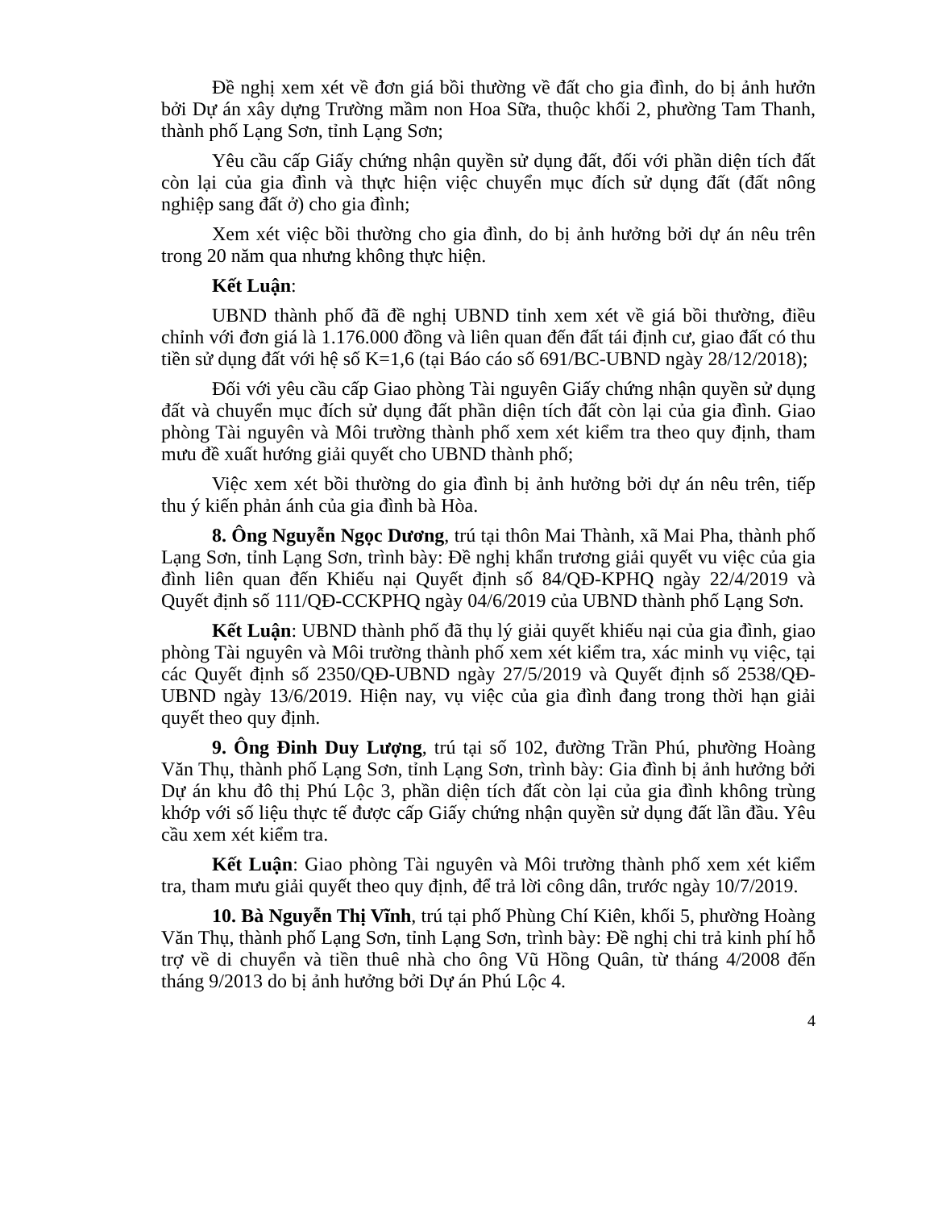Đề nghị xem xét về đơn giá bồi thường về đất cho gia đình, do bị ảnh hưởn bởi Dự án xây dựng Trường mầm non Hoa Sữa, thuộc khối 2, phường Tam Thanh, thành phố Lạng Sơn, tỉnh Lạng Sơn;
Yêu cầu cấp Giấy chứng nhận quyền sử dụng đất, đối với phần diện tích đất còn lại của gia đình và thực hiện việc chuyển mục đích sử dụng đất (đất nông nghiệp sang đất ở) cho gia đình;
Xem xét việc bồi thường cho gia đình, do bị ảnh hưởng bởi dự án nêu trên trong 20 năm qua nhưng không thực hiện.
Kết Luận:
UBND thành phố đã đề nghị UBND tỉnh xem xét về giá bồi thường, điều chỉnh với đơn giá là 1.176.000 đồng và liên quan đến đất tái định cư, giao đất có thu tiền sử dụng đất với hệ số K=1,6 (tại Báo cáo số 691/BC-UBND ngày 28/12/2018);
Đối với yêu cầu cấp Giao phòng Tài nguyên Giấy chứng nhận quyền sử dụng đất và chuyển mục đích sử dụng đất phần diện tích đất còn lại của gia đình. Giao phòng Tài nguyên và Môi trường thành phố xem xét kiểm tra theo quy định, tham mưu đề xuất hướng giải quyết cho UBND thành phố;
Việc xem xét bồi thường do gia đình bị ảnh hưởng bởi dự án nêu trên, tiếp thu ý kiến phản ánh của gia đình bà Hòa.
8. Ông Nguyễn Ngọc Dương, trú tại thôn Mai Thành, xã Mai Pha, thành phố Lạng Sơn, tỉnh Lạng Sơn, trình bày: Đề nghị khẩn trương giải quyết vu việc của gia đình liên quan đến Khiếu nại Quyết định số 84/QĐ-KPHQ ngày 22/4/2019 và Quyết định số 111/QĐ-CCKPHQ ngày 04/6/2019 của UBND thành phố Lạng Sơn.
Kết Luận: UBND thành phố đã thụ lý giải quyết khiếu nại của gia đình, giao phòng Tài nguyên và Môi trường thành phố xem xét kiểm tra, xác minh vụ việc, tại các Quyết định số 2350/QĐ-UBND ngày 27/5/2019 và Quyết định số 2538/QĐ-UBND ngày 13/6/2019. Hiện nay, vụ việc của gia đình đang trong thời hạn giải quyết theo quy định.
9. Ông Đinh Duy Lượng, trú tại số 102, đường Trần Phú, phường Hoàng Văn Thụ, thành phố Lạng Sơn, tỉnh Lạng Sơn, trình bày: Gia đình bị ảnh hưởng bởi Dự án khu đô thị Phú Lộc 3, phần diện tích đất còn lại của gia đình không trùng khớp với số liệu thực tế được cấp Giấy chứng nhận quyền sử dụng đất lần đầu. Yêu cầu xem xét kiểm tra.
Kết Luận: Giao phòng Tài nguyên và Môi trường thành phố xem xét kiểm tra, tham mưu giải quyết theo quy định, để trả lời công dân, trước ngày 10/7/2019.
10. Bà Nguyễn Thị Vĩnh, trú tại phố Phùng Chí Kiên, khối 5, phường Hoàng Văn Thụ, thành phố Lạng Sơn, tỉnh Lạng Sơn, trình bày: Đề nghị chi trả kinh phí hỗ trợ về di chuyển và tiền thuê nhà cho ông Vũ Hồng Quân, từ tháng 4/2008 đến tháng 9/2013 do bị ảnh hưởng bởi Dự án Phú Lộc 4.
4